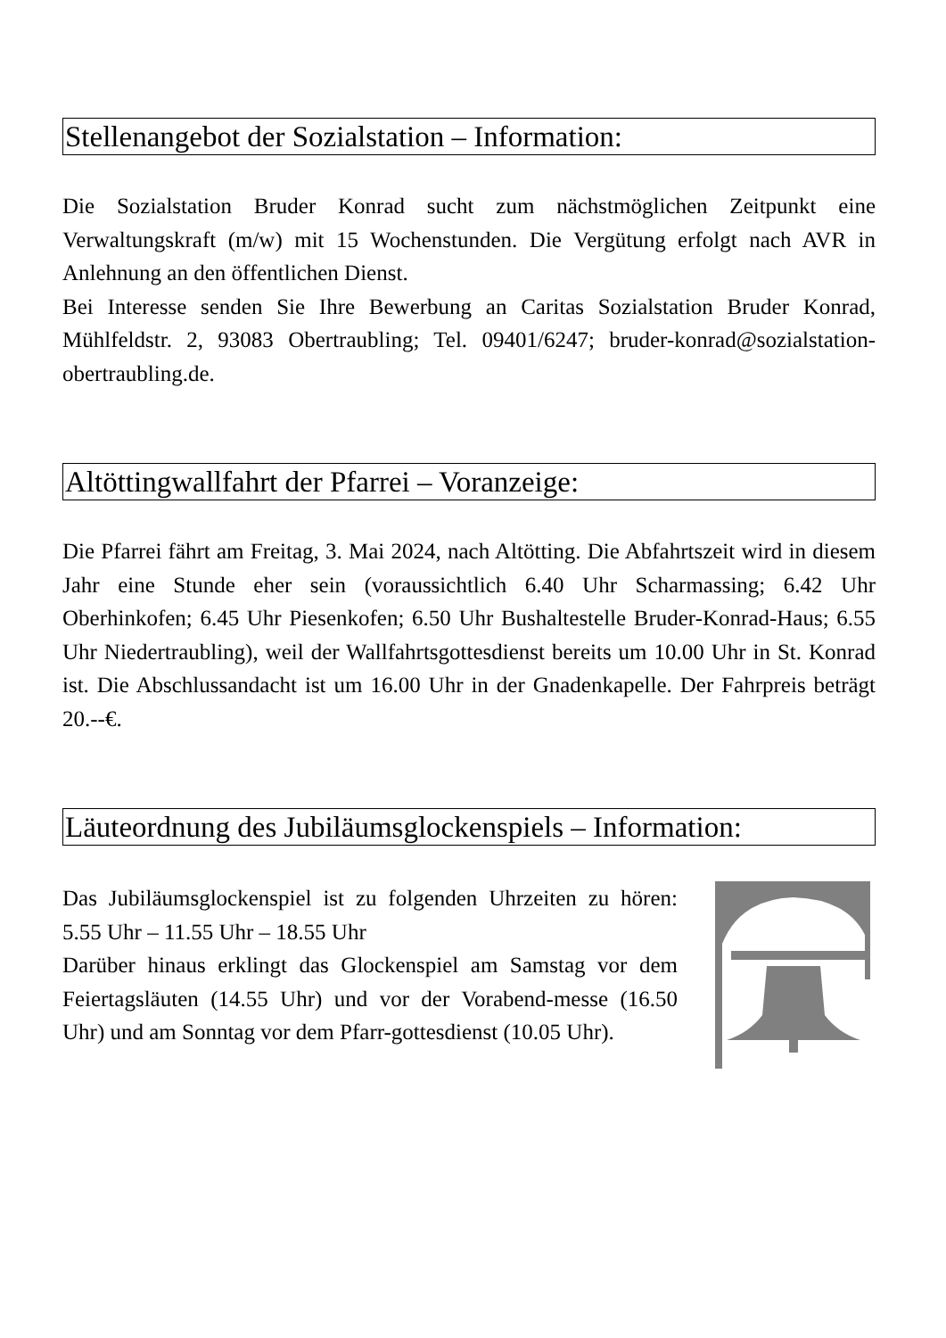Stellenangebot der Sozialstation – Information:
Die Sozialstation Bruder Konrad sucht zum nächstmöglichen Zeitpunkt eine Verwaltungskraft (m/w) mit 15 Wochenstunden. Die Vergütung erfolgt nach AVR in Anlehnung an den öffentlichen Dienst.
Bei Interesse senden Sie Ihre Bewerbung an Caritas Sozialstation Bruder Konrad, Mühlfeldstr. 2, 93083 Obertraubling; Tel. 09401/6247; bruder-konrad@sozialstation-obertraubling.de.
Altöttingwallfahrt der Pfarrei – Voranzeige:
Die Pfarrei fährt am Freitag, 3. Mai 2024, nach Altötting. Die Abfahrtszeit wird in diesem Jahr eine Stunde eher sein (voraussichtlich 6.40 Uhr Scharmassing; 6.42 Uhr Oberhinkofen; 6.45 Uhr Piesenkofen; 6.50 Uhr Bushaltestelle Bruder-Konrad-Haus; 6.55 Uhr Niedertraubling), weil der Wallfahrtsgottesdienst bereits um 10.00 Uhr in St. Konrad ist. Die Abschlussandacht ist um 16.00 Uhr in der Gnadenkapelle. Der Fahrpreis beträgt 20.--€.
Läuteordnung des Jubiläumsglockenspiels – Information:
Das Jubiläumsglockenspiel ist zu folgenden Uhrzeiten zu hören: 5.55 Uhr – 11.55 Uhr – 18.55 Uhr
Darüber hinaus erklingt das Glockenspiel am Samstag vor dem Feiertagsläuten (14.55 Uhr) und vor der Vorabend-messe (16.50 Uhr) und am Sonntag vor dem Pfarr-gottesdienst (10.05 Uhr).